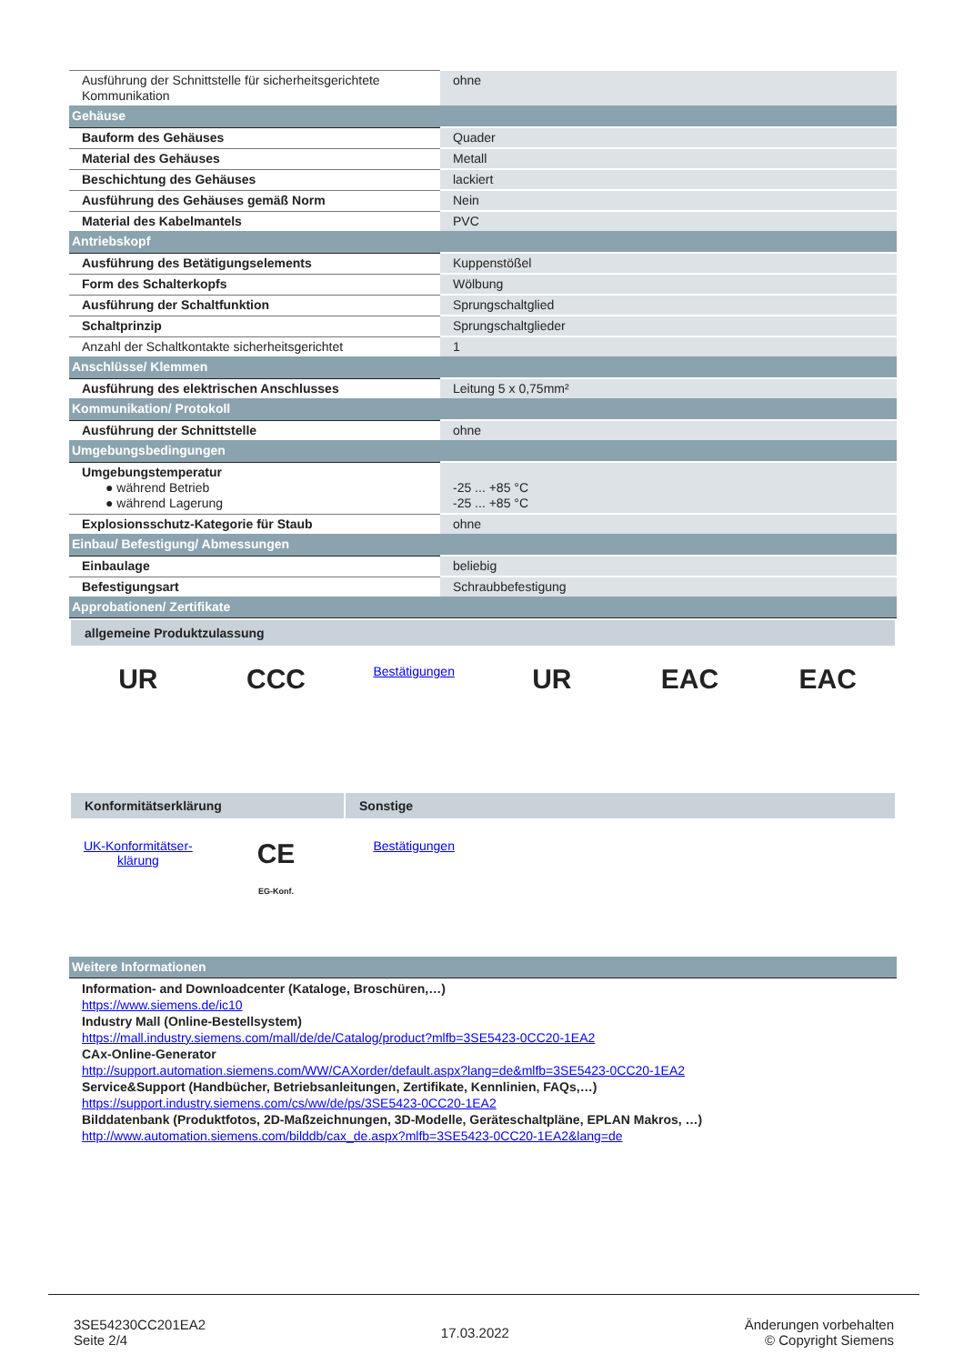| Ausführung der Schnittstelle für sicherheitsgerichtete Kommunikation | ohne |
| Gehäuse | |
| Bauform des Gehäuses | Quader |
| Material des Gehäuses | Metall |
| Beschichtung des Gehäuses | lackiert |
| Ausführung des Gehäuses gemäß Norm | Nein |
| Material des Kabelmantels | PVC |
| Antriebskopf | |
| Ausführung des Betätigungselements | Kuppenstößel |
| Form des Schalterkopfs | Wölbung |
| Ausführung der Schaltfunktion | Sprungschaltglied |
| Schaltprinzip | Sprungschaltglieder |
| Anzahl der Schaltkontakte sicherheitsgerichtet | 1 |
| Anschlüsse/ Klemmen | |
| Ausführung des elektrischen Anschlusses | Leitung 5 x 0,75mm² |
| Kommunikation/ Protokoll | |
| Ausführung der Schnittstelle | ohne |
| Umgebungsbedingungen | |
| Umgebungstemperatur ● während Betrieb ● während Lagerung | -25 ... +85 °C -25 ... +85 °C |
| Explosionsschutz-Kategorie für Staub | ohne |
| Einbau/ Befestigung/ Abmessungen | |
| Einbaulage | beliebig |
| Befestigungsart | Schraubbefestigung |
| Approbationen/ Zertifikate | |
allgemeine Produktzulassung
UR CCC
Bestätigungen
UR EAC EAC
Konformitätserklärung Sonstige
UK-Konformitätser-
klärung
CE
EG-Konf.
Bestätigungen
| Weitere Informationen |
Information- and Downloadcenter (Kataloge, Broschüren,…)
https://www.siemens.de/ic10
Industry Mall (Online-Bestellsystem)
https://mall.industry.siemens.com/mall/de/de/Catalog/product?mlfb=3SE5423-0CC20-1EA2
CAx-Online-Generator
http://support.automation.siemens.com/WW/CAXorder/default.aspx?lang=de&mlfb=3SE5423-0CC20-1EA2
Service&Support (Handbücher, Betriebsanleitungen, Zertifikate, Kennlinien, FAQs,…)
https://support.industry.siemens.com/cs/ww/de/ps/3SE5423-0CC20-1EA2
Bilddatenbank (Produktfotos, 2D-Maßzeichnungen, 3D-Modelle, Geräteschaltpläne, EPLAN Makros, …)
http://www.automation.siemens.com/bilddb/cax_de.aspx?mlfb=3SE5423-0CC20-1EA2&lang=de
3SE54230CC201EA2
Seite 2/4
17.03.2022
Änderungen vorbehalten
© Copyright Siemens